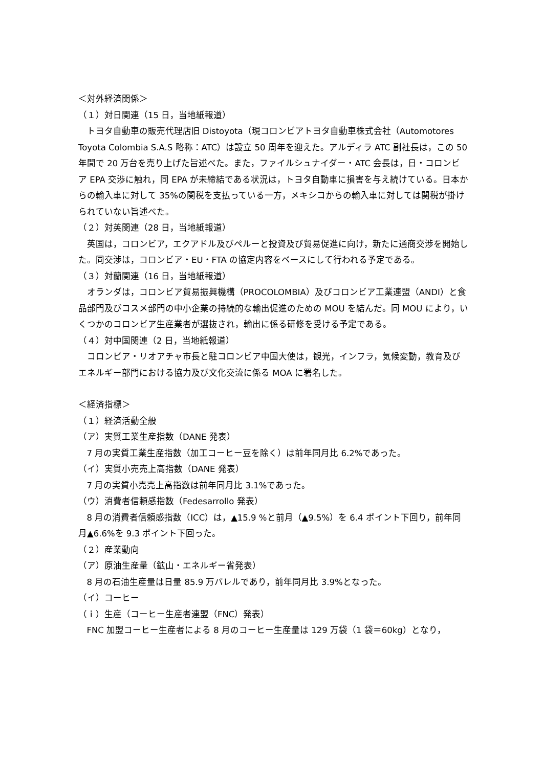＜対外経済関係＞
（１）対日関連（15 日，当地紙報道）
トヨタ自動車の販売代理店旧 Distoyota（現コロンビアトヨタ自動車株式会社（Automotores Toyota Colombia S.A.S 略称：ATC）は設立 50 周年を迎えた。アルディラ ATC 副社長は，この 50 年間で 20 万台を売り上げた旨述べた。また，ファイルシュナイダー・ATC 会長は，日・コロンビア EPA 交渉に触れ，同 EPA が未締結である状況は，トヨタ自動車に損害を与え続けている。日本からの輸入車に対して 35%の関税を支払っている一方，メキシコからの輸入車に対しては関税が掛けられていない旨述べた。
（２）対英関連（28 日，当地紙報道）
英国は，コロンビア，エクアドル及びペルーと投資及び貿易促進に向け，新たに通商交渉を開始した。同交渉は，コロンビア・EU・FTA の協定内容をベースにして行われる予定である。
（３）対蘭関連（16 日，当地紙報道）
オランダは，コロンビア貿易振興機構（PROCOLOMBIA）及びコロンビア工業連盟（ANDI）と食品部門及びコスメ部門の中小企業の持続的な輸出促進のための MOU を結んだ。同 MOU により，いくつかのコロンビア生産業者が選抜され，輸出に係る研修を受ける予定である。
（４）対中国関連（2 日，当地紙報道）
コロンビア・リオアチャ市長と駐コロンビア中国大使は，観光，インフラ，気候変動，教育及びエネルギー部門における協力及び文化交流に係る MOA に署名した。
＜経済指標＞
（１）経済活動全般
（ア）実質工業生産指数（DANE 発表）
7 月の実質工業生産指数（加工コーヒー豆を除く）は前年同月比 6.2%であった。
（イ）実質小売売上高指数（DANE 発表）
7 月の実質小売売上高指数は前年同月比 3.1%であった。
（ウ）消費者信頼感指数（Fedesarrollo 発表）
8 月の消費者信頼感指数（ICC）は，▲15.9 %と前月（▲9.5%）を 6.4 ポイント下回り，前年同月▲6.6%を 9.3 ポイント下回った。
（２）産業動向
（ア）原油生産量（鉱山・エネルギー省発表）
8 月の石油生産量は日量 85.9 万バレルであり，前年同月比 3.9%となった。
（イ）コーヒー
（ｉ）生産（コーヒー生産者連盟（FNC）発表）
FNC 加盟コーヒー生産者による 8 月のコーヒー生産量は 129 万袋（1 袋＝60kg）となり，